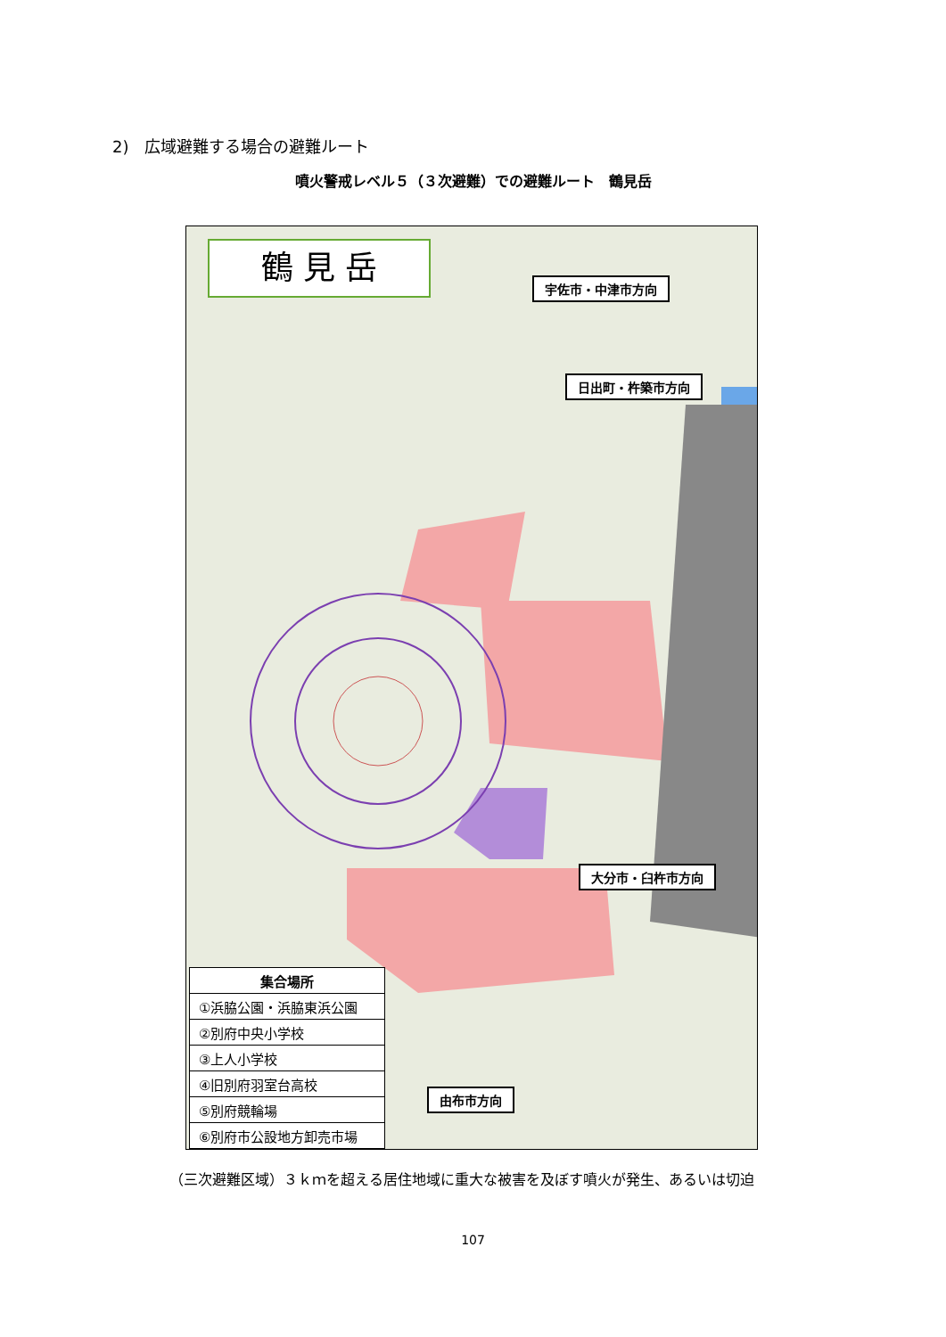2)　広域避難する場合の避難ルート
噴火警戒レベル５（３次避難）での避難ルート　鶴見岳
鶴 見 岳
宇佐市・中津市方向
日出町・杵築市方向
大分市・臼杵市方向
由布市方向
| 集合場所 |
| --- |
| ①浜脇公園・浜脇東浜公園 |
| ②別府中央小学校 |
| ③上人小学校 |
| ④旧別府羽室台高校 |
| ⑤別府競輪場 |
| ⑥別府市公設地方卸売市場 |
（三次避難区域）３ｋｍを超える居住地域に重大な被害を及ぼす噴火が発生、あるいは切迫
107